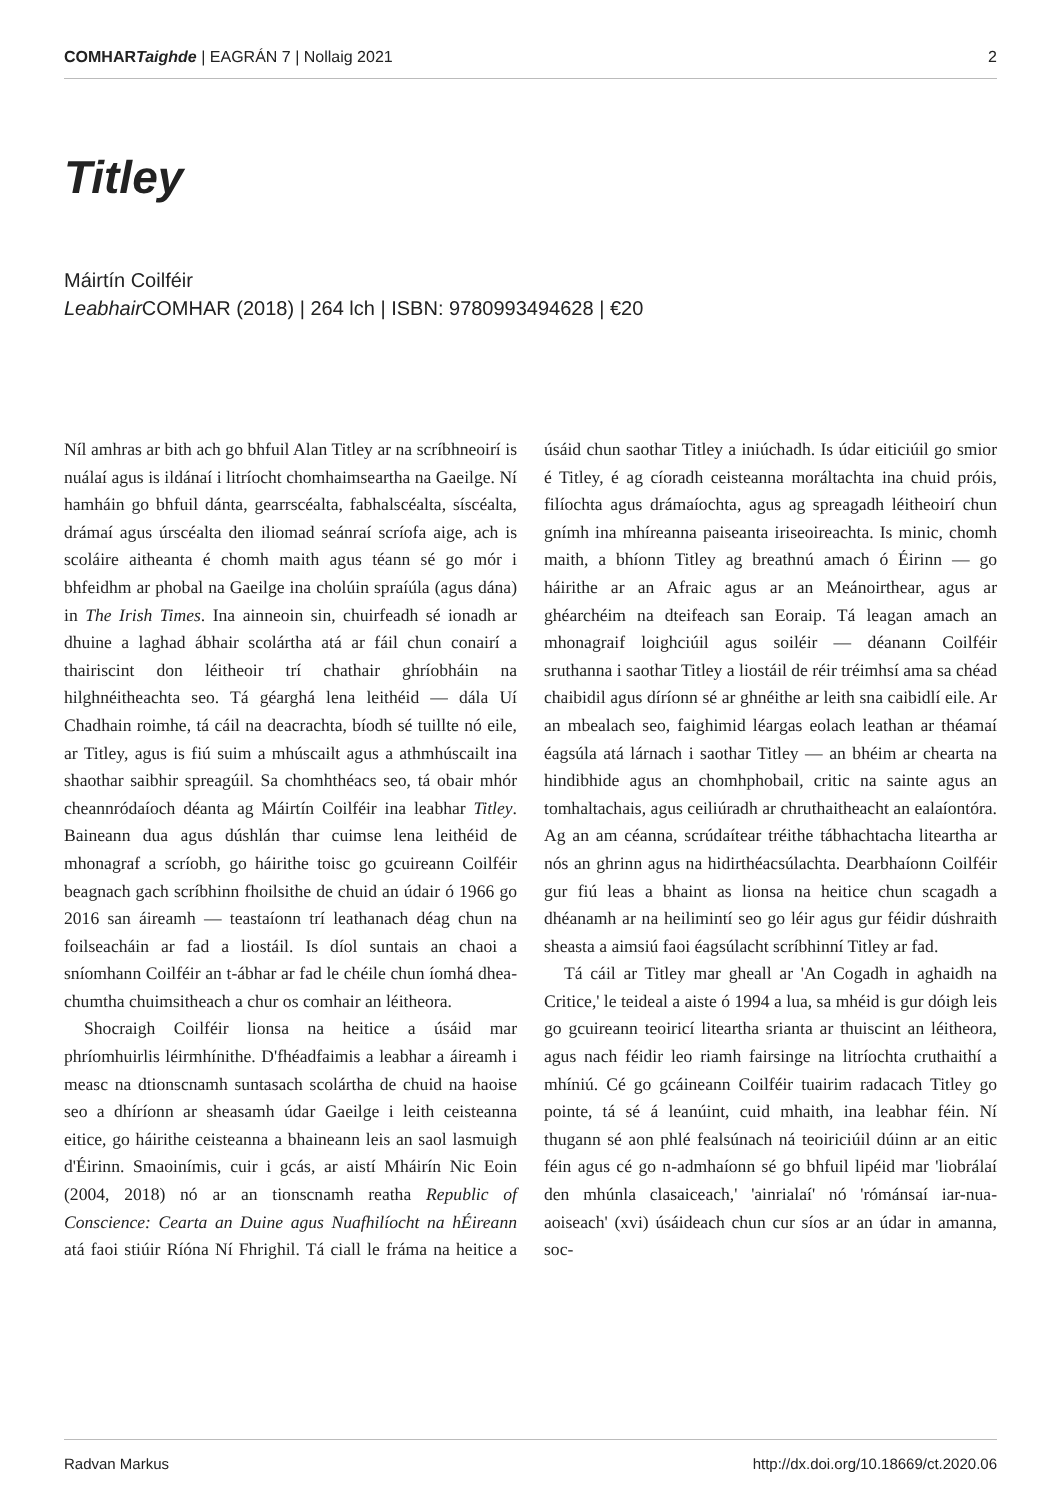COMHARTaighde | EAGRÁN 7 | Nollaig 2021 2
Titley
Máirtín Coilféir
Leabhair COMHAR (2018) | 264 lch | ISBN: 9780993494628 | €20
Níl amhras ar bith ach go bhfuil Alan Titley ar na scríbhneoirí is nuálaí agus is ildánaí i litríocht chomhaimseartha na Gaeilge. Ní hamháin go bhfuil dánta, gearrscéalta, fabhalscéalta, síscéalta, drámaí agus úrscéalta den iliomad seánraí scríofa aige, ach is scoláire aitheanta é chomh maith agus téann sé go mór i bhfeidhm ar phobal na Gaeilge ina cholúin spraíúla (agus dána) in The Irish Times. Ina ainneoin sin, chuirfeadh sé ionadh ar dhuine a laghad ábhair scolártha atá ar fáil chun conairí a thairiscint don léitheoir trí chathair ghríobháin na hilghnéitheachta seo. Tá géarghá lena leithéid — dála Uí Chadhain roimhe, tá cáil na deacrachta, bíodh sé tuillte nó eile, ar Titley, agus is fiú suim a mhúscailt agus a athmhúscailt ina shaothar saibhir spreagúil. Sa chomhthéacs seo, tá obair mhór cheannródaíoch déanta ag Máirtín Coilféir ina leabhar Titley. Baineann dua agus dúshlán thar cuimse lena leithéid de mhonagraf a scríobh, go háirithe toisc go gcuireann Coilféir beagnach gach scríbhinn fhoilsithe de chuid an údair ó 1966 go 2016 san áireamh — teastaíonn trí leathanach déag chun na foilseacháin ar fad a liostáil. Is díol suntais an chaoi a sníomhann Coilféir an t-ábhar ar fad le chéile chun íomhá dhea-chumtha chuimsitheach a chur os comhair an léitheora.
Shocraigh Coilféir lionsa na heitice a úsáid mar phríomhuirlis léirmhínithe. D'fhéadfaimis a leabhar a áireamh i measc na dtionscnamh suntasach scolártha de chuid na haoise seo a dhíríonn ar sheasamh údar Gaeilge i leith ceisteanna eitice, go háirithe ceisteanna a bhaineann leis an saol lasmuigh d'Éirinn. Smaoinímis, cuir i gcás, ar aistí Mháirín Nic Eoin (2004, 2018) nó ar an tionscnamh reatha Republic of Conscience: Cearta an Duine agus Nuafhilíocht na hÉireann atá faoi stiúir Ríóna Ní Fhrighil. Tá ciall le fráma na heitice a úsáid chun saothar Titley a iniúchadh. Is údar eiticiúil go smior é Titley, é ag cíoradh ceisteanna moráltachta ina chuid próis, filíochta agus drámaíochta, agus ag spreagadh léitheoirí chun gnímh ina mhíreanna paiseanta iriseoireachta. Is minic, chomh maith, a bhíonn Titley ag breathnú amach ó Éirinn — go háirithe ar an Afraic agus ar an Meánoirthear, agus ar ghéarchéim na dteifeach san Eoraip. Tá leagan amach an mhonagraif loighciúil agus soiléir — déanann Coilféir sruthanna i saothar Titley a liostáil de réir tréimhsí ama sa chéad chaibidil agus díríonn sé ar ghnéithe ar leith sna caibidlí eile. Ar an mbealach seo, faighimid léargas eolach leathan ar théamaí éagsúla atá lárnach i saothar Titley — an bhéim ar chearta na hindibhide agus an chomhphobail, critic na sainte agus an tomhaltachais, agus ceiliúradh ar chruthaitheacht an ealaíontóra. Ag an am céanna, scrúdaítear tréithe tábhachtacha liteartha ar nós an ghrinn agus na hidirthéacsúlachta. Dearbhaíonn Coilféir gur fiú leas a bhaint as lionsa na heitice chun scagadh a dhéanamh ar na heilimintí seo go léir agus gur féidir dúshraith sheasta a aimsiú faoi éagsúlacht scríbhinní Titley ar fad.
Tá cáil ar Titley mar gheall ar 'An Cogadh in aghaidh na Critice,' le teideal a aiste ó 1994 a lua, sa mhéid is gur dóigh leis go gcuireann teoiricí liteartha srianta ar thuiscint an léitheora, agus nach féidir leo riamh fairsinge na litríochta cruthaithí a mhíniú. Cé go gcáineann Coilféir tuairim radacach Titley go pointe, tá sé á leanúint, cuid mhaith, ina leabhar féin. Ní thugann sé aon phlé fealsúnach ná teoiriciúil dúinn ar an eitic féin agus cé go n-admhaíonn sé go bhfuil lipéid mar 'liobrálaí den mhúnla clasaiceach,' 'ainrialaí' nó 'rómánsaí iar-nua-aoiseach' (xvi) úsáideach chun cur síos ar an údar in amanna, soc-
Radvan Markus http://dx.doi.org/10.18669/ct.2020.06